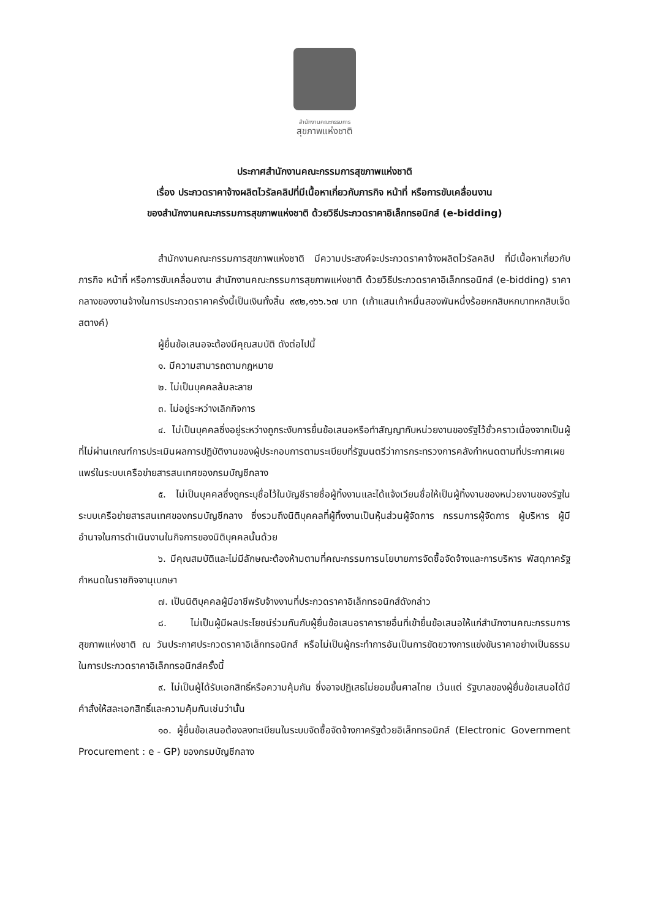สำนักงานคณะกรรมการ
สุขภาพแห่งชาติ
ประกาศสำนักงานคณะกรรมการสุขภาพแห่งชาติ
เรื่อง ประกวดราคาจ้างผลิตไวรัลคลิปที่มีเนื้อหาเกี่ยวกับภารกิจ หน้าที่ หรือการขับเคลื่อนงาน
ของสำนักงานคณะกรรมการสุขภาพแห่งชาติ ด้วยวิธีประกวดราคาอิเล็กทรอนิกส์ (e-bidding)
สำนักงานคณะกรรมการสุขภาพแห่งชาติ มีความประสงค์จะประกวดราคาจ้างผลิตไวรัลคลิป ที่มีเนื้อหาเกี่ยวกับภารกิจ หน้าที่ หรือการขับเคลื่อนงาน สำนักงานคณะกรรมการสุขภาพแห่งชาติ ด้วยวิธีประกวดราคาอิเล็กทรอนิกส์ (e-bidding) ราคากลางของงานจ้างในการประกวดราคาครั้งนี้เป็นเงินทั้งสิ้น ๙๙๒,๑๖๖.๖๗ บาท (เก้าแสนเก้าหมื่นสองพันหนึ่งร้อยหกสิบหกบาทหกสิบเจ็ดสตางค์)
ผู้ยื่นข้อเสนอจะต้องมีคุณสมบัติ ดังต่อไปนี้
๑. มีความสามารถตามกฎหมาย
๒. ไม่เป็นบุคคลล้มละลาย
๓. ไม่อยู่ระหว่างเลิกกิจการ
๔. ไม่เป็นบุคคลซึ่งอยู่ระหว่างถูกระงับการยื่นข้อเสนอหรือทำสัญญากับหน่วยงานของรัฐไว้ชั่วคราวเนื่องจากเป็นผู้ที่ไม่ผ่านเกณฑ์การประเมินผลการปฏิบัติงานของผู้ประกอบการตามระเบียบที่รัฐมนตรีว่าการกระทรวงการคลังกำหนดตามที่ประกาศเผยแพร่ในระบบเครือข่ายสารสนเทศของกรมบัญชีกลาง
๕. ไม่เป็นบุคคลซึ่งถูกระบุชื่อไว้ในบัญชีรายชื่อผู้ทิ้งงานและได้แจ้งเวียนชื่อให้เป็นผู้ทิ้งงานของหน่วยงานของรัฐในระบบเครือข่ายสารสนเทศของกรมบัญชีกลาง ซึ่งรวมถึงนิติบุคคลที่ผู้ทิ้งงานเป็นหุ้นส่วนผู้จัดการ กรรมการผู้จัดการ ผู้บริหาร ผู้มีอำนาจในการดำเนินงานในกิจการของนิติบุคคลนั้นด้วย
๖. มีคุณสมบัติและไม่มีลักษณะต้องห้ามตามที่คณะกรรมการนโยบายการจัดซื้อจัดจ้างและการบริหาร พัสดุภาครัฐกำหนดในราชกิจจานุเบกษา
๗. เป็นนิติบุคคลผู้มีอาชีพรับจ้างงานที่ประกวดราคาอิเล็กทรอนิกส์ดังกล่าว
๘. ไม่เป็นผู้มีผลประโยชน์ร่วมกันกับผู้ยื่นข้อเสนอราคารายอื่นที่เข้ายื่นข้อเสนอให้แก่สำนักงานคณะกรรมการสุขภาพแห่งชาติ ณ วันประกาศประกวดราคาอิเล็กทรอนิกส์ หรือไม่เป็นผู้กระทำการอันเป็นการขัดขวางการแข่งขันราคาอย่างเป็นธรรม ในการประกวดราคาอิเล็กทรอนิกส์ครั้งนี้
๙. ไม่เป็นผู้ได้รับเอกสิทธิ์หรือความคุ้มกัน ซึ่งอาจปฏิเสธไม่ยอมขึ้นศาลไทย เว้นแต่ รัฐบาลของผู้ยื่นข้อเสนอได้มีคำสั่งให้สละเอกสิทธิ์และความคุ้มกันเช่นว่านั้น
๑๐. ผู้ยื่นข้อเสนอต้องลงทะเบียนในระบบจัดซื้อจัดจ้างภาครัฐด้วยอิเล็กทรอนิกส์ (Electronic Government Procurement : e - GP) ของกรมบัญชีกลาง